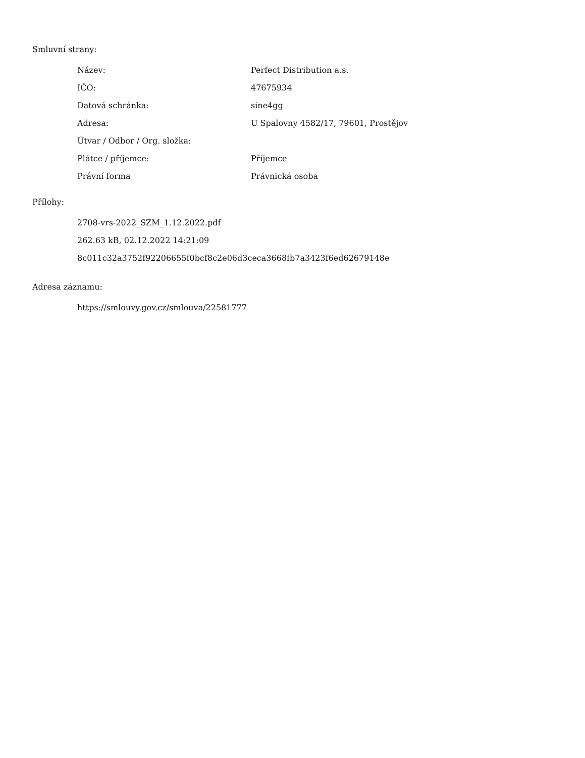Smluvní strany:
| Název: | Perfect Distribution a.s. |
| IČO: | 47675934 |
| Datová schránka: | sine4gg |
| Adresa: | U Spalovny 4582/17, 79601, Prostějov |
| Útvar / Odbor / Org. složka: | |
| Plátce / příjemce: | Příjemce |
| Právní forma | Právnická osoba |
Přílohy:
2708-vrs-2022_SZM_1.12.2022.pdf
262.63 kB, 02.12.2022 14:21:09
8c011c32a3752f92206655f0bcf8c2e06d3ceca3668fb7a3423f6ed62679148e
Adresa záznamu:
https://smlouvy.gov.cz/smlouva/22581777